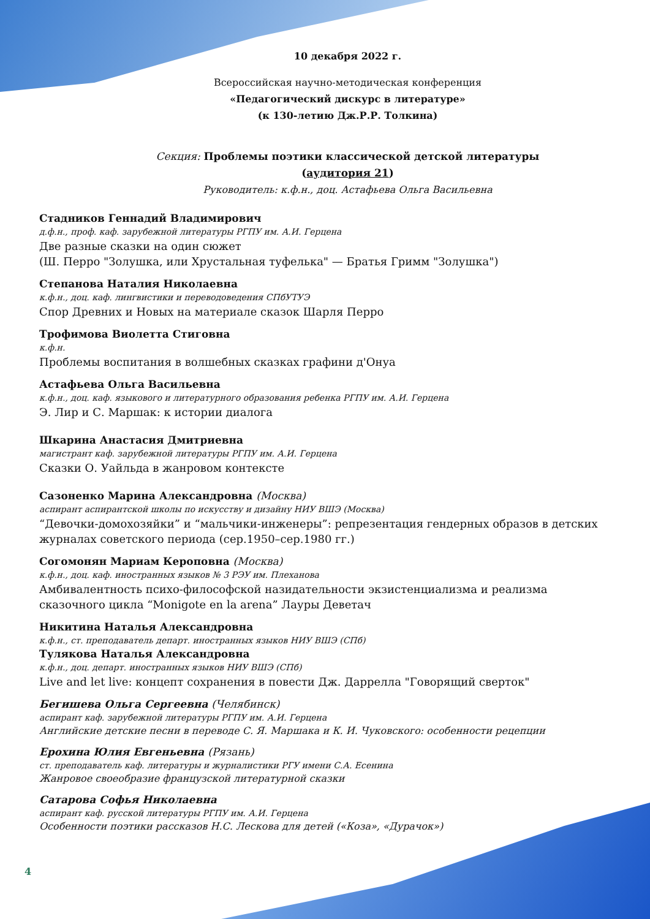10 декабря 2022 г.
Всероссийская научно-методическая конференция
«Педагогический дискурс в литературе»
(к 130-летию Дж.Р.Р. Толкина)
Секция: Проблемы поэтики классической детской литературы
(аудитория 21)
Руководитель: к.ф.н., доц. Астафьева Ольга Васильевна
Стадников Геннадий Владимирович
д.ф.н., проф. каф. зарубежной литературы РГПУ им. А.И. Герцена
Две разные сказки на один сюжет
(Ш. Перро "Золушка, или Хрустальная туфелька" — Братья Гримм "Золушка")
Степанова Наталия Николаевна
к.ф.н., доц. каф. лингвистики и переводоведения СПбУТУЭ
Спор Древних и Новых на материале сказок Шарля Перро
Трофимова Виолетта Стиговна
к.ф.н.
Проблемы воспитания в волшебных сказках графини д'Онуа
Астафьева Ольга Васильевна
к.ф.н., доц. каф. языкового и литературного образования ребенка РГПУ им. А.И. Герцена
Э. Лир и С. Маршак: к истории диалога
Шкарина Анастасия Дмитриевна
магистрант каф. зарубежной литературы РГПУ им. А.И. Герцена
Сказки О. Уайльда в жанровом контексте
Сазоненко Марина Александровна (Москва)
аспирант аспирантской школы по искусству и дизайну НИУ ВШЭ (Москва)
“Девочки-домохозяйки” и “мальчики-инженеры”: репрезентация гендерных образов в детских журналах советского периода (сер.1950–сер.1980 гг.)
Согомонян Мариам Кероповна (Москва)
к.ф.н., доц. каф. иностранных языков № 3 РЭУ им. Плеханова
Амбивалентность психо-философской назидательности экзистенциализма и реализма сказочного цикла “Monigote en la arena” Лауры Деветач
Никитина Наталья Александровна
к.ф.н., ст. преподаватель департ. иностранных языков НИУ ВШЭ (СПб)
Тулякова Наталья Александровна
к.ф.н., доц. департ. иностранных языков НИУ ВШЭ (СПб)
Live and let live: концепт сохранения в повести Дж. Даррелла "Говорящий сверток"
Бегишева Ольга Сергеевна (Челябинск)
аспирант каф. зарубежной литературы РГПУ им. А.И. Герцена
Английские детские песни в переводе С. Я. Маршака и К. И. Чуковского: особенности рецепции
Ерохина Юлия Евгеньевна (Рязань)
ст. преподаватель каф. литературы и журналистики РГУ имени С.А. Есенина
Жанровое своеобразие французской литературной сказки
Сатарова Софья Николаевна
аспирант каф. русской литературы РГПУ им. А.И. Герцена
Особенности поэтики рассказов Н.С. Лескова для детей («Коза», «Дурачок»)
4